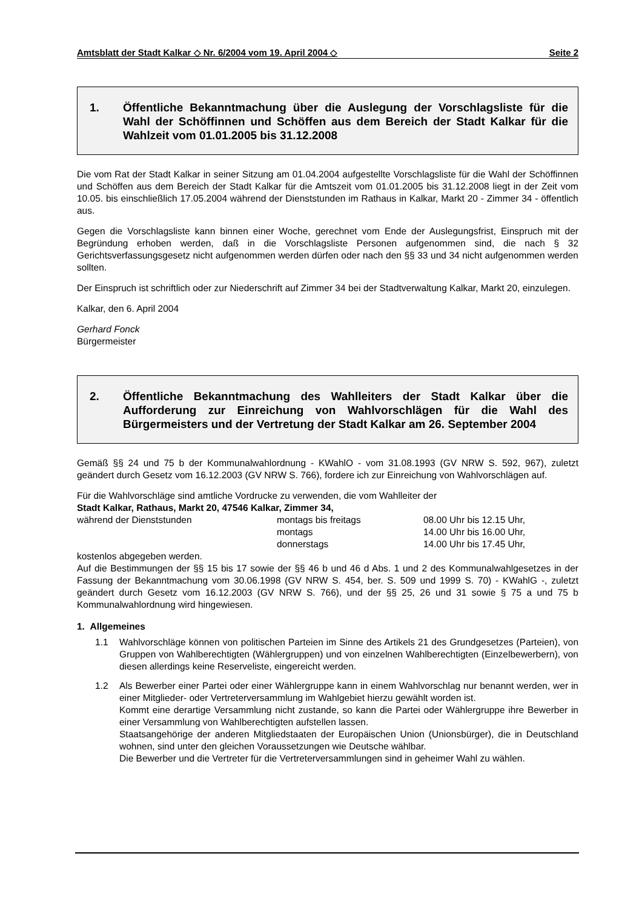Amtsblatt der Stadt Kalkar ◇ Nr. 6/2004 vom 19. April 2004 ◇ Seite 2
1. Öffentliche Bekanntmachung über die Auslegung der Vorschlagsliste für die Wahl der Schöffinnen und Schöffen aus dem Bereich der Stadt Kalkar für die Wahlzeit vom 01.01.2005 bis 31.12.2008
Die vom Rat der Stadt Kalkar in seiner Sitzung am 01.04.2004 aufgestellte Vorschlagsliste für die Wahl der Schöffinnen und Schöffen aus dem Bereich der Stadt Kalkar für die Amtszeit vom 01.01.2005 bis 31.12.2008 liegt in der Zeit vom 10.05. bis einschließlich 17.05.2004 während der Dienststunden im Rathaus in Kalkar, Markt 20 - Zimmer 34 - öffentlich aus.
Gegen die Vorschlagsliste kann binnen einer Woche, gerechnet vom Ende der Auslegungsfrist, Einspruch mit der Begründung erhoben werden, daß in die Vorschlagsliste Personen aufgenommen sind, die nach § 32 Gerichtsverfassungsgesetz nicht aufgenommen werden dürfen oder nach den §§ 33 und 34 nicht aufgenommen werden sollten.
Der Einspruch ist schriftlich oder zur Niederschrift auf Zimmer 34 bei der Stadtverwaltung Kalkar, Markt 20, einzulegen.
Kalkar, den 6. April 2004
Gerhard Fonck
Bürgermeister
2. Öffentliche Bekanntmachung des Wahlleiters der Stadt Kalkar über die Aufforderung zur Einreichung von Wahlvorschlägen für die Wahl des Bürgermeisters und der Vertretung der Stadt Kalkar am 26. September 2004
Gemäß §§ 24 und 75 b der Kommunalwahlordnung - KWahlO - vom 31.08.1993 (GV NRW S. 592, 967), zuletzt geändert durch Gesetz vom 16.12.2003 (GV NRW S. 766), fordere ich zur Einreichung von Wahlvorschlägen auf.
Für die Wahlvorschläge sind amtliche Vordrucke zu verwenden, die vom Wahlleiter der
Stadt Kalkar, Rathaus, Markt 20, 47546 Kalkar, Zimmer 34,
während der Dienststunden montags bis freitags 08.00 Uhr bis 12.15 Uhr, montags 14.00 Uhr bis 16.00 Uhr, donnerstags 14.00 Uhr bis 17.45 Uhr,
kostenlos abgegeben werden.
Auf die Bestimmungen der §§ 15 bis 17 sowie der §§ 46 b und 46 d Abs. 1 und 2 des Kommunalwahlgesetzes in der Fassung der Bekanntmachung vom 30.06.1998 (GV NRW S. 454, ber. S. 509 und 1999 S. 70) - KWahlG -, zuletzt geändert durch Gesetz vom 16.12.2003 (GV NRW S. 766), und der §§ 25, 26 und 31 sowie § 75 a und 75 b Kommunalwahlordnung wird hingewiesen.
1. Allgemeines
1.1 Wahlvorschläge können von politischen Parteien im Sinne des Artikels 21 des Grundgesetzes (Parteien), von Gruppen von Wahlberechtigten (Wählergruppen) und von einzelnen Wahlberechtigten (Einzelbewerbern), von diesen allerdings keine Reserveliste, eingereicht werden.
1.2 Als Bewerber einer Partei oder einer Wählergruppe kann in einem Wahlvorschlag nur benannt werden, wer in einer Mitglieder- oder Vertreterversammlung im Wahlgebiet hierzu gewählt worden ist.
Kommt eine derartige Versammlung nicht zustande, so kann die Partei oder Wählergruppe ihre Bewerber in einer Versammlung von Wahlberechtigten aufstellen lassen.
Staatsangehörige der anderen Mitgliedstaaten der Europäischen Union (Unionsbürger), die in Deutschland wohnen, sind unter den gleichen Voraussetzungen wie Deutsche wählbar.
Die Bewerber und die Vertreter für die Vertreterversammlungen sind in geheimer Wahl zu wählen.